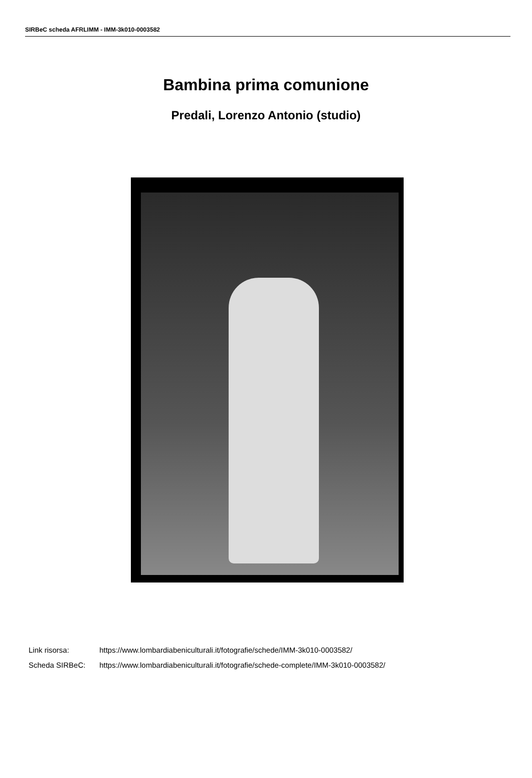SIRBeC scheda AFRLIMM - IMM-3k010-0003582
Bambina prima comunione
Predali, Lorenzo Antonio (studio)
Link risorsa: https://www.lombardiabeniculturali.it/fotografie/schede/IMM-3k010-0003582/
Scheda SIRBeC: https://www.lombardiabeniculturali.it/fotografie/schede-complete/IMM-3k010-0003582/